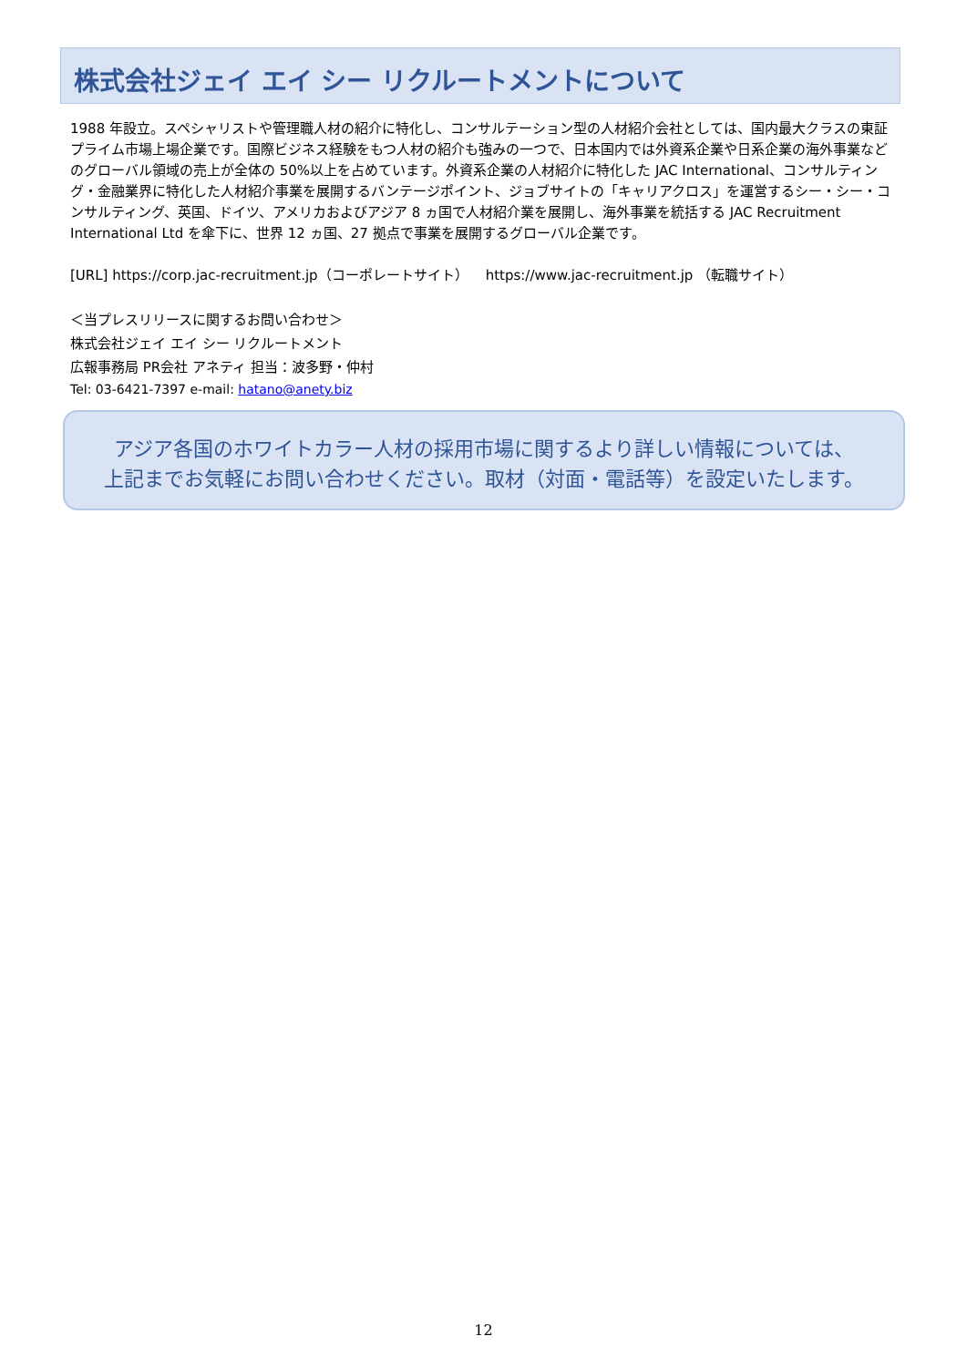株式会社ジェイ エイ シー リクルートメントについて
1988 年設立。スペシャリストや管理職人材の紹介に特化し、コンサルテーション型の人材紹介会社としては、国内最大クラスの東証プライム市場上場企業です。国際ビジネス経験をもつ人材の紹介も強みの一つで、日本国内では外資系企業や日系企業の海外事業などのグローバル領域の売上が全体の 50%以上を占めています。外資系企業の人材紹介に特化した JAC International、コンサルティング・金融業界に特化した人材紹介事業を展開するバンテージポイント、ジョブサイトの「キャリアクロス」を運営するシー・シー・コンサルティング、英国、ドイツ、アメリカおよびアジア 8 ヵ国で人材紹介業を展開し、海外事業を統括する JAC Recruitment International Ltd を傘下に、世界 12 ヵ国、27 拠点で事業を展開するグローバル企業です。
[URL] https://corp.jac-recruitment.jp（コーポレートサイト） https://www.jac-recruitment.jp （転職サイト）
＜当プレスリリースに関するお問い合わせ＞
株式会社ジェイ エイ シー リクルートメント
広報事務局 PR会社 アネティ 担当：波多野・仲村
Tel: 03-6421-7397 e-mail: hatano@anety.biz
アジア各国のホワイトカラー人材の採用市場に関するより詳しい情報については、
上記までお気軽にお問い合わせください。取材（対面・電話等）を設定いたします。
12